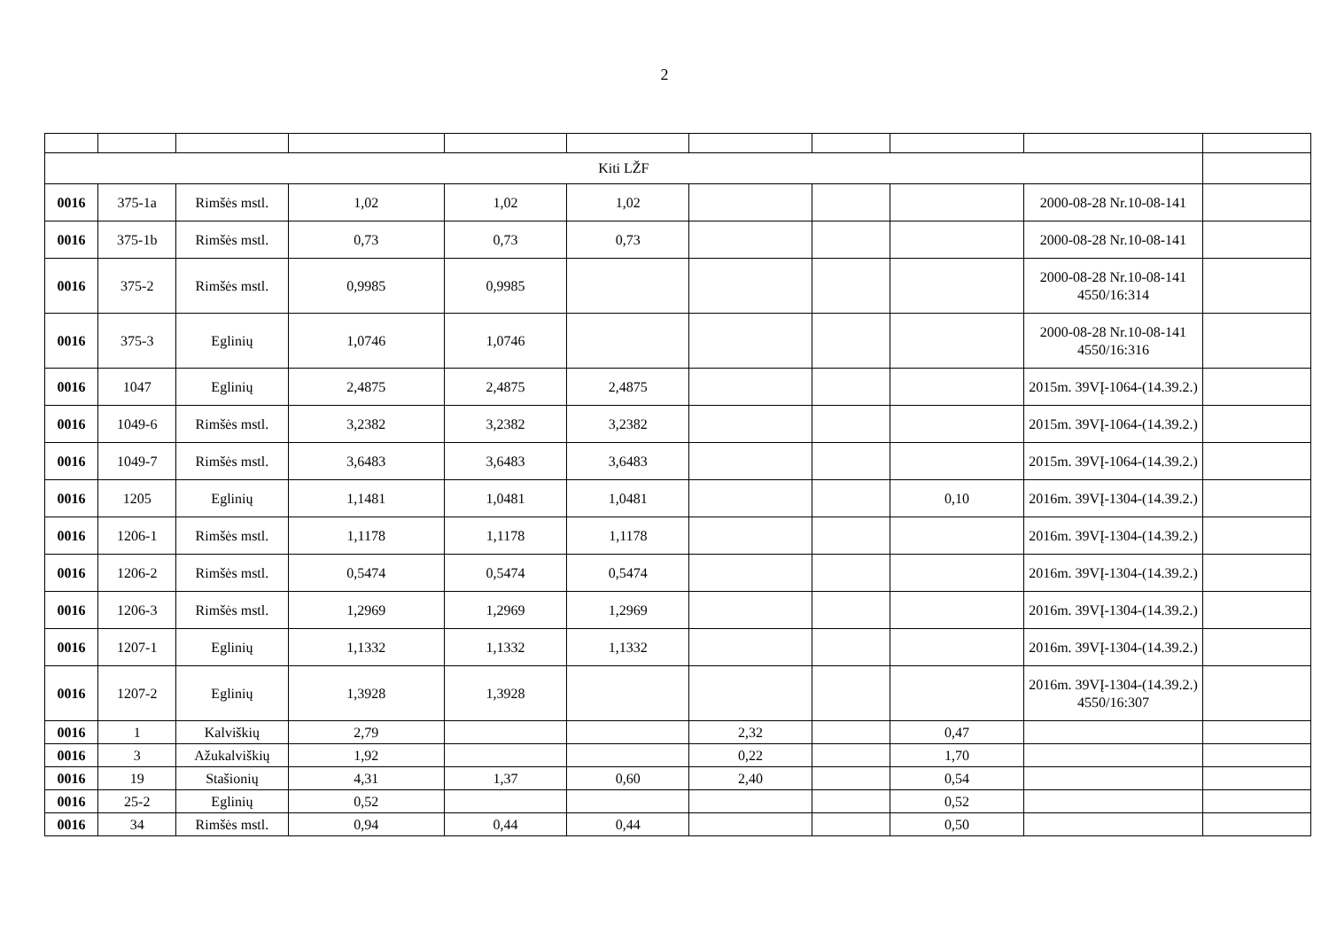2
| Kiti LŽF | | | | | | | | | | |
| 0016 | 375-1a | Rimšės mstl. | 1,02 | 1,02 | 1,02 | | | | 2000-08-28 Nr.10-08-141 | |
| 0016 | 375-1b | Rimšės mstl. | 0,73 | 0,73 | 0,73 | | | | 2000-08-28 Nr.10-08-141 | |
| 0016 | 375-2 | Rimšės mstl. | 0,9985 | 0,9985 | | | | | 2000-08-28 Nr.10-08-141 4550/16:314 | |
| 0016 | 375-3 | Eglinių | 1,0746 | 1,0746 | | | | | 2000-08-28 Nr.10-08-141 4550/16:316 | |
| 0016 | 1047 | Eglinių | 2,4875 | 2,4875 | 2,4875 | | | | 2015m. 39VĮ-1064-(14.39.2.) | |
| 0016 | 1049-6 | Rimšės mstl. | 3,2382 | 3,2382 | 3,2382 | | | | 2015m. 39VĮ-1064-(14.39.2.) | |
| 0016 | 1049-7 | Rimšės mstl. | 3,6483 | 3,6483 | 3,6483 | | | | 2015m. 39VĮ-1064-(14.39.2.) | |
| 0016 | 1205 | Eglinių | 1,1481 | 1,0481 | 1,0481 | | | 0,10 | 2016m. 39VĮ-1304-(14.39.2.) | |
| 0016 | 1206-1 | Rimšės mstl. | 1,1178 | 1,1178 | 1,1178 | | | | 2016m. 39VĮ-1304-(14.39.2.) | |
| 0016 | 1206-2 | Rimšės mstl. | 0,5474 | 0,5474 | 0,5474 | | | | 2016m. 39VĮ-1304-(14.39.2.) | |
| 0016 | 1206-3 | Rimšės mstl. | 1,2969 | 1,2969 | 1,2969 | | | | 2016m. 39VĮ-1304-(14.39.2.) | |
| 0016 | 1207-1 | Eglinių | 1,1332 | 1,1332 | 1,1332 | | | | 2016m. 39VĮ-1304-(14.39.2.) | |
| 0016 | 1207-2 | Eglinių | 1,3928 | 1,3928 | | | | | 2016m. 39VĮ-1304-(14.39.2.) 4550/16:307 | |
| 0016 | 1 | Kalviškių | 2,79 | | | 2,32 | | 0,47 | | |
| 0016 | 3 | Ažukalviškių | 1,92 | | | 0,22 | | 1,70 | | |
| 0016 | 19 | Stašionių | 4,31 | 1,37 | 0,60 | 2,40 | | 0,54 | | |
| 0016 | 25-2 | Eglinių | 0,52 | | | | | 0,52 | | |
| 0016 | 34 | Rimšės mstl. | 0,94 | 0,44 | 0,44 | | | 0,50 | | |